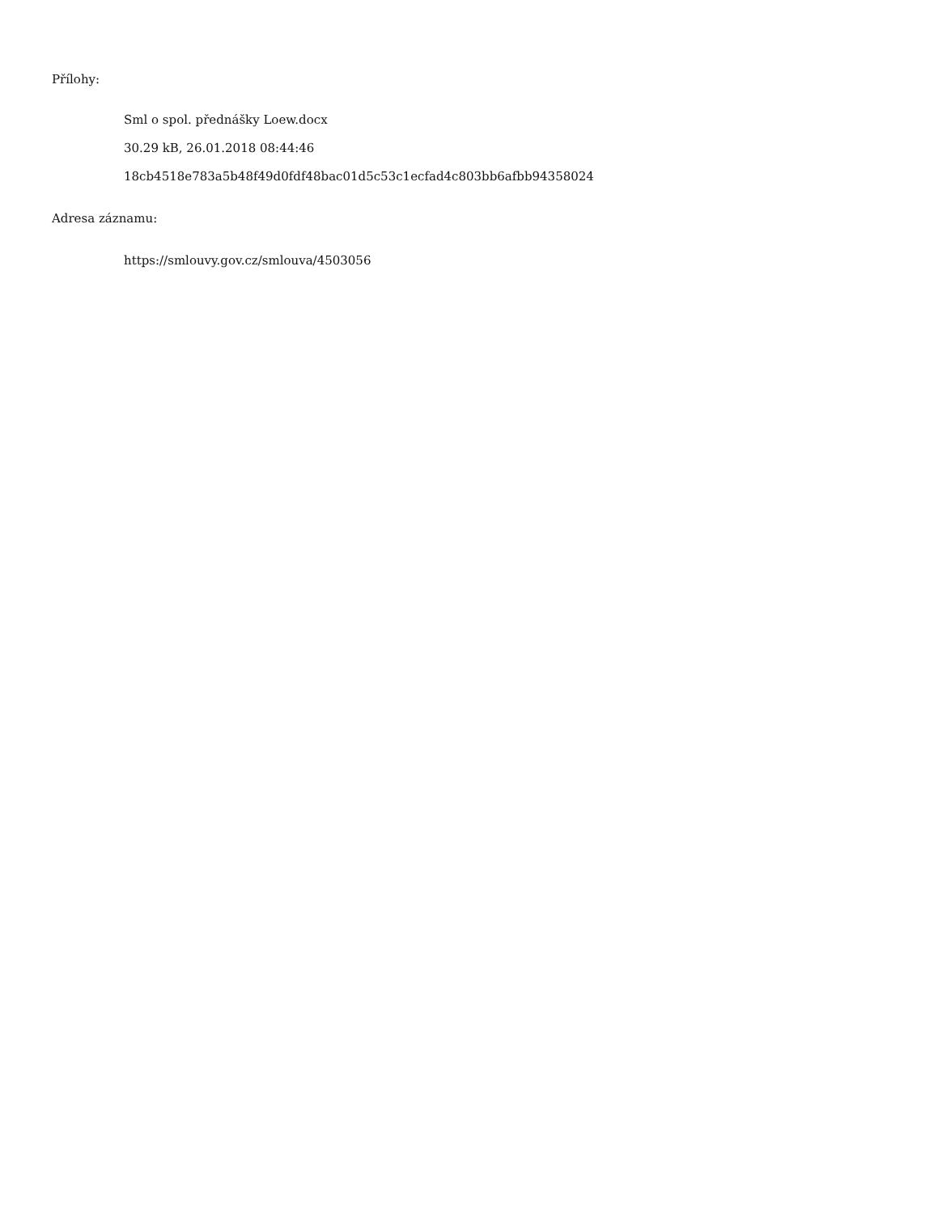Přílohy:
Sml o spol. přednášky Loew.docx
30.29 kB, 26.01.2018 08:44:46
18cb4518e783a5b48f49d0fdf48bac01d5c53c1ecfad4c803bb6afbb94358024
Adresa záznamu:
https://smlouvy.gov.cz/smlouva/4503056